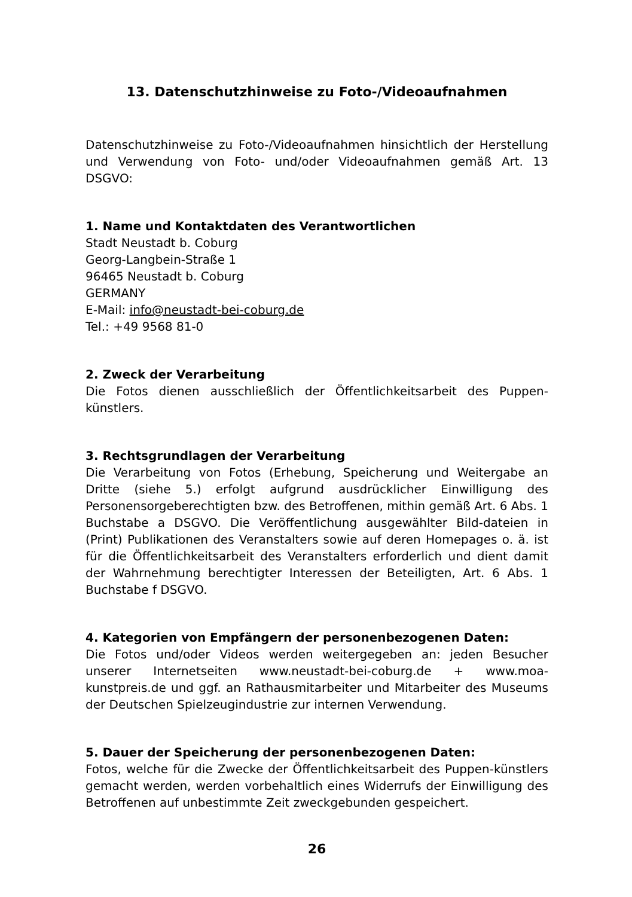13. Datenschutzhinweise zu Foto-/Videoaufnahmen
Datenschutzhinweise zu Foto-/Videoaufnahmen hinsichtlich der Herstellung und Verwendung von Foto- und/oder Videoaufnahmen gemäß Art. 13 DSGVO:
1. Name und Kontaktdaten des Verantwortlichen
Stadt Neustadt b. Coburg
Georg-Langbein-Straße 1
96465 Neustadt b. Coburg
GERMANY
E-Mail: info@neustadt-bei-coburg.de
Tel.: +49 9568 81-0
2. Zweck der Verarbeitung
Die Fotos dienen ausschließlich der Öffentlichkeitsarbeit des Puppen-künstlers.
3. Rechtsgrundlagen der Verarbeitung
Die Verarbeitung von Fotos (Erhebung, Speicherung und Weitergabe an Dritte (siehe 5.) erfolgt aufgrund ausdrücklicher Einwilligung des Personensorgeberechtigten bzw. des Betroffenen, mithin gemäß Art. 6 Abs. 1 Buchstabe a DSGVO. Die Veröffentlichung ausgewählter Bild-dateien in (Print) Publikationen des Veranstalters sowie auf deren Homepages o. ä. ist für die Öffentlichkeitsarbeit des Veranstalters erforderlich und dient damit der Wahrnehmung berechtigter Interessen der Beteiligten, Art. 6 Abs. 1 Buchstabe f DSGVO.
4. Kategorien von Empfängern der personenbezogenen Daten:
Die Fotos und/oder Videos werden weitergegeben an: jeden Besucher unserer Internetseiten www.neustadt-bei-coburg.de + www.moa-kunstpreis.de und ggf. an Rathausmitarbeiter und Mitarbeiter des Museums der Deutschen Spielzeugindustrie zur internen Verwendung.
5. Dauer der Speicherung der personenbezogenen Daten:
Fotos, welche für die Zwecke der Öffentlichkeitsarbeit des Puppen-künstlers gemacht werden, werden vorbehaltlich eines Widerrufs der Einwilligung des Betroffenen auf unbestimmte Zeit zweckgebunden gespeichert.
26